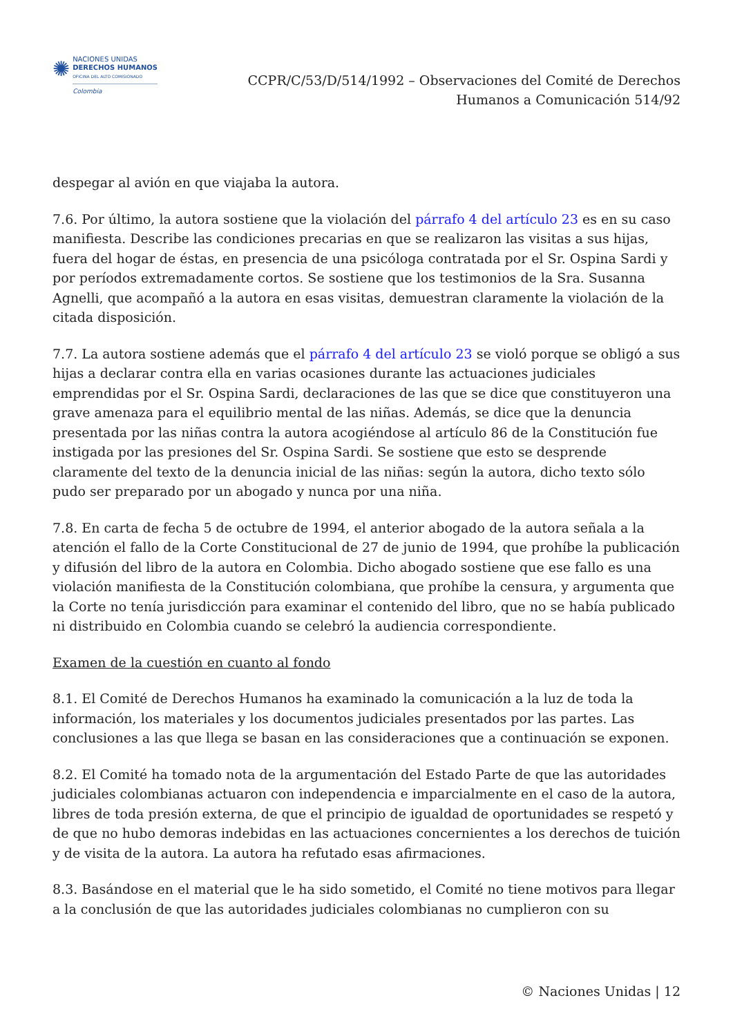✺
NACIONES UNIDAS
DERECHOS HUMANOS
OFICINA DEL ALTO COMISIONADO
Colombia
CCPR/C/53/D/514/1992 – Observaciones del Comité de Derechos
Humanos a Comunicación 514/92
despegar al avión en que viajaba la autora.
7.6. Por último, la autora sostiene que la violación del párrafo 4 del artículo 23 es en su caso manifiesta. Describe las condiciones precarias en que se realizaron las visitas a sus hijas, fuera del hogar de éstas, en presencia de una psicóloga contratada por el Sr. Ospina Sardi y por períodos extremadamente cortos. Se sostiene que los testimonios de la Sra. Susanna Agnelli, que acompañó a la autora en esas visitas, demuestran claramente la violación de la citada disposición.
7.7. La autora sostiene además que el párrafo 4 del artículo 23 se violó porque se obligó a sus hijas a declarar contra ella en varias ocasiones durante las actuaciones judiciales emprendidas por el Sr. Ospina Sardi, declaraciones de las que se dice que constituyeron una grave amenaza para el equilibrio mental de las niñas. Además, se dice que la denuncia presentada por las niñas contra la autora acogiéndose al artículo 86 de la Constitución fue instigada por las presiones del Sr. Ospina Sardi. Se sostiene que esto se desprende claramente del texto de la denuncia inicial de las niñas: según la autora, dicho texto sólo pudo ser preparado por un abogado y nunca por una niña.
7.8. En carta de fecha 5 de octubre de 1994, el anterior abogado de la autora señala a la atención el fallo de la Corte Constitucional de 27 de junio de 1994, que prohíbe la publicación y difusión del libro de la autora en Colombia. Dicho abogado sostiene que ese fallo es una violación manifiesta de la Constitución colombiana, que prohíbe la censura, y argumenta que la Corte no tenía jurisdicción para examinar el contenido del libro, que no se había publicado ni distribuido en Colombia cuando se celebró la audiencia correspondiente.
Examen de la cuestión en cuanto al fondo
8.1. El Comité de Derechos Humanos ha examinado la comunicación a la luz de toda la información, los materiales y los documentos judiciales presentados por las partes. Las conclusiones a las que llega se basan en las consideraciones que a continuación se exponen.
8.2. El Comité ha tomado nota de la argumentación del Estado Parte de que las autoridades judiciales colombianas actuaron con independencia e imparcialmente en el caso de la autora, libres de toda presión externa, de que el principio de igualdad de oportunidades se respetó y de que no hubo demoras indebidas en las actuaciones concernientes a los derechos de tuición y de visita de la autora. La autora ha refutado esas afirmaciones.
8.3. Basándose en el material que le ha sido sometido, el Comité no tiene motivos para llegar a la conclusión de que las autoridades judiciales colombianas no cumplieron con su
© Naciones Unidas | 12